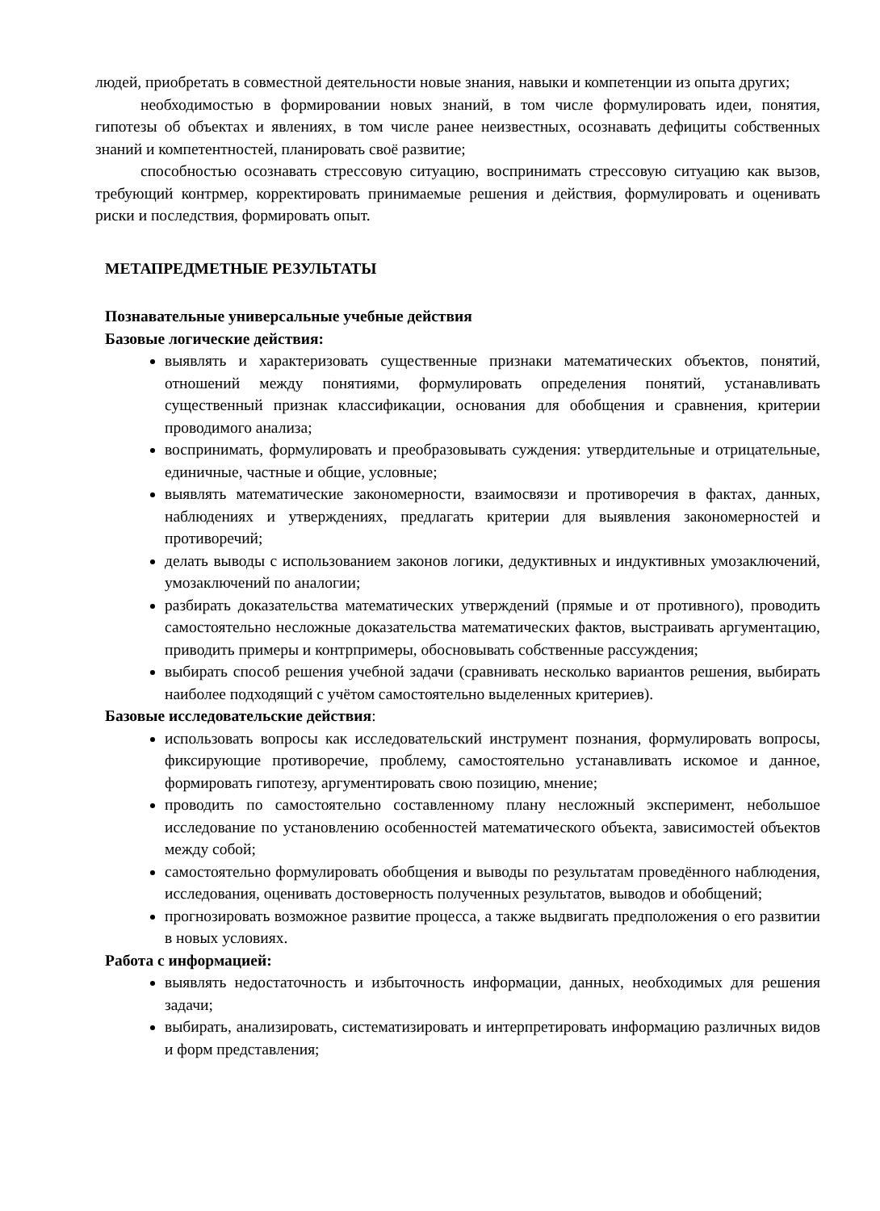людей, приобретать в совместной деятельности новые знания, навыки и компетенции из опыта других;
необходимостью в формировании новых знаний, в том числе формулировать идеи, понятия, гипотезы об объектах и явлениях, в том числе ранее неизвестных, осознавать дефициты собственных знаний и компетентностей, планировать своё развитие;
способностью осознавать стрессовую ситуацию, воспринимать стрессовую ситуацию как вызов, требующий контрмер, корректировать принимаемые решения и действия, формулировать и оценивать риски и последствия, формировать опыт.
МЕТАПРЕДМЕТНЫЕ РЕЗУЛЬТАТЫ
Познавательные универсальные учебные действия
Базовые логические действия:
выявлять и характеризовать существенные признаки математических объектов, понятий, отношений между понятиями, формулировать определения понятий, устанавливать существенный признак классификации, основания для обобщения и сравнения, критерии проводимого анализа;
воспринимать, формулировать и преобразовывать суждения: утвердительные и отрицательные, единичные, частные и общие, условные;
выявлять математические закономерности, взаимосвязи и противоречия в фактах, данных, наблюдениях и утверждениях, предлагать критерии для выявления закономерностей и противоречий;
делать выводы с использованием законов логики, дедуктивных и индуктивных умозаключений, умозаключений по аналогии;
разбирать доказательства математических утверждений (прямые и от противного), проводить самостоятельно несложные доказательства математических фактов, выстраивать аргументацию, приводить примеры и контрпримеры, обосновывать собственные рассуждения;
выбирать способ решения учебной задачи (сравнивать несколько вариантов решения, выбирать наиболее подходящий с учётом самостоятельно выделенных критериев).
Базовые исследовательские действия:
использовать вопросы как исследовательский инструмент познания, формулировать вопросы, фиксирующие противоречие, проблему, самостоятельно устанавливать искомое и данное, формировать гипотезу, аргументировать свою позицию, мнение;
проводить по самостоятельно составленному плану несложный эксперимент, небольшое исследование по установлению особенностей математического объекта, зависимостей объектов между собой;
самостоятельно формулировать обобщения и выводы по результатам проведённого наблюдения, исследования, оценивать достоверность полученных результатов, выводов и обобщений;
прогнозировать возможное развитие процесса, а также выдвигать предположения о его развитии в новых условиях.
Работа с информацией:
выявлять недостаточность и избыточность информации, данных, необходимых для решения задачи;
выбирать, анализировать, систематизировать и интерпретировать информацию различных видов и форм представления;